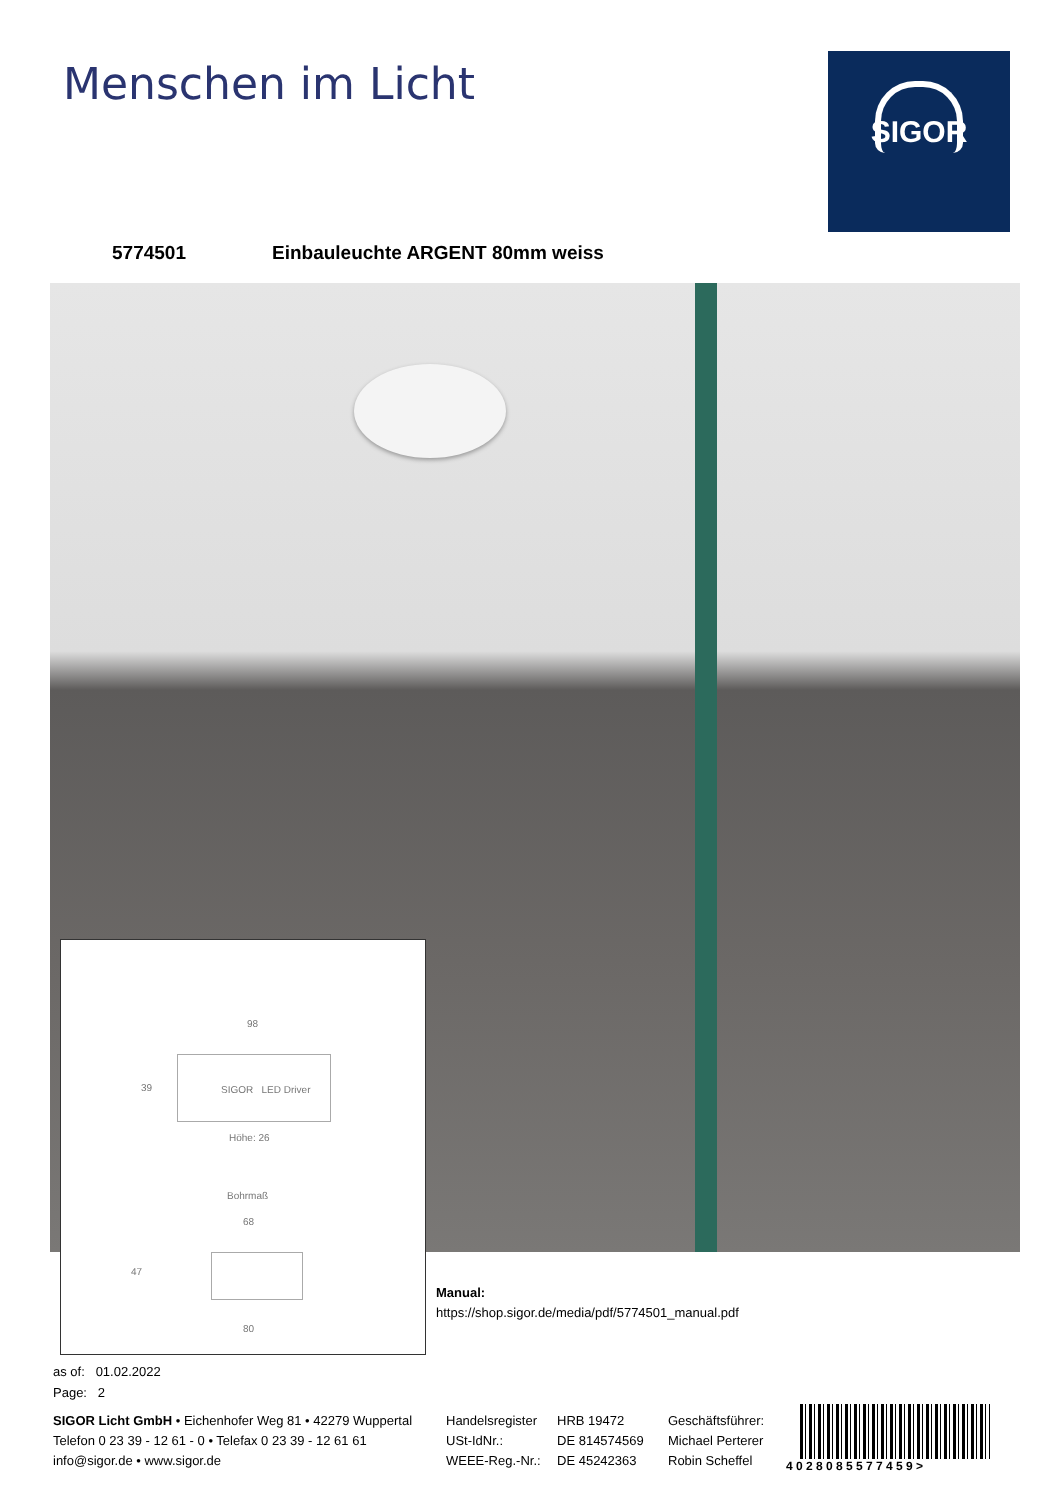Menschen im Licht SIGOR
5774501 Einbauleuchte ARGENT 80mm weiss
98
39 SIGOR LED Driver
Höhe: 26
Bohrmaß
68
47
80
Manual:
https://shop.sigor.de/media/pdf/5774501_manual.pdf
as of: 01.02.2022
Page: 2
SIGOR Licht GmbH • Eichenhofer Weg 81 • 42279 Wuppertal
Telefon 0 23 39 - 12 61 - 0 • Telefax 0 23 39 - 12 61 61
info@sigor.de • www.sigor.de
Handelsregister
USt-IdNr.:
WEEE-Reg.-Nr.:
HRB 19472
DE 814574569
DE 45242363
Geschäftsführer:
Michael Perterer
Robin Scheffel
4 0 2 8 0 8 5 5 7 7 4 5 9 >